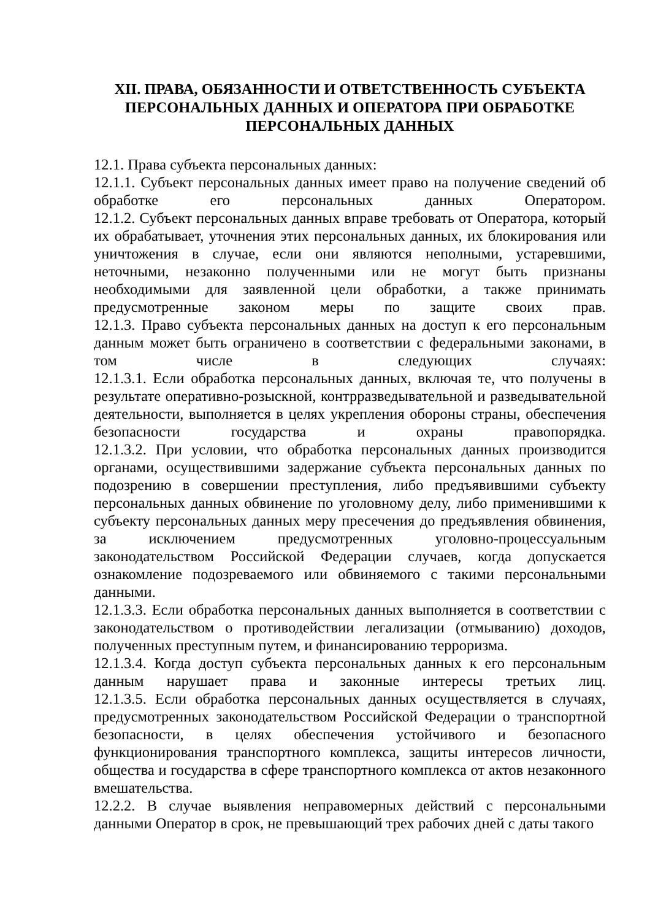XII. ПРАВА, ОБЯЗАННОСТИ И ОТВЕТСТВЕННОСТЬ СУБЪЕКТА ПЕРСОНАЛЬНЫХ ДАННЫХ И ОПЕРАТОРА ПРИ ОБРАБОТКЕ ПЕРСОНАЛЬНЫХ ДАННЫХ
12.1. Права субъекта персональных данных:
12.1.1. Субъект персональных данных имеет право на получение сведений об обработке его персональных данных Оператором.
12.1.2. Субъект персональных данных вправе требовать от Оператора, который их обрабатывает, уточнения этих персональных данных, их блокирования или уничтожения в случае, если они являются неполными, устаревшими, неточными, незаконно полученными или не могут быть признаны необходимыми для заявленной цели обработки, а также принимать предусмотренные законом меры по защите своих прав.
12.1.3. Право субъекта персональных данных на доступ к его персональным данным может быть ограничено в соответствии с федеральными законами, в том числе в следующих случаях:
12.1.3.1. Если обработка персональных данных, включая те, что получены в результате оперативно-розыскной, контрразведывательной и разведывательной деятельности, выполняется в целях укрепления обороны страны, обеспечения безопасности государства и охраны правопорядка.
12.1.3.2. При условии, что обработка персональных данных производится органами, осуществившими задержание субъекта персональных данных по подозрению в совершении преступления, либо предъявившими субъекту персональных данных обвинение по уголовному делу, либо применившими к субъекту персональных данных меру пресечения до предъявления обвинения, за исключением предусмотренных уголовно-процессуальным законодательством Российской Федерации случаев, когда допускается ознакомление подозреваемого или обвиняемого с такими персональными данными.
12.1.3.3. Если обработка персональных данных выполняется в соответствии с законодательством о противодействии легализации (отмыванию) доходов, полученных преступным путем, и финансированию терроризма.
12.1.3.4. Когда доступ субъекта персональных данных к его персональным данным нарушает права и законные интересы третьих лиц.
12.1.3.5. Если обработка персональных данных осуществляется в случаях, предусмотренных законодательством Российской Федерации о транспортной безопасности, в целях обеспечения устойчивого и безопасного функционирования транспортного комплекса, защиты интересов личности, общества и государства в сфере транспортного комплекса от актов незаконного вмешательства.
12.2.2. В случае выявления неправомерных действий с персональными данными Оператор в срок, не превышающий трех рабочих дней с даты такого